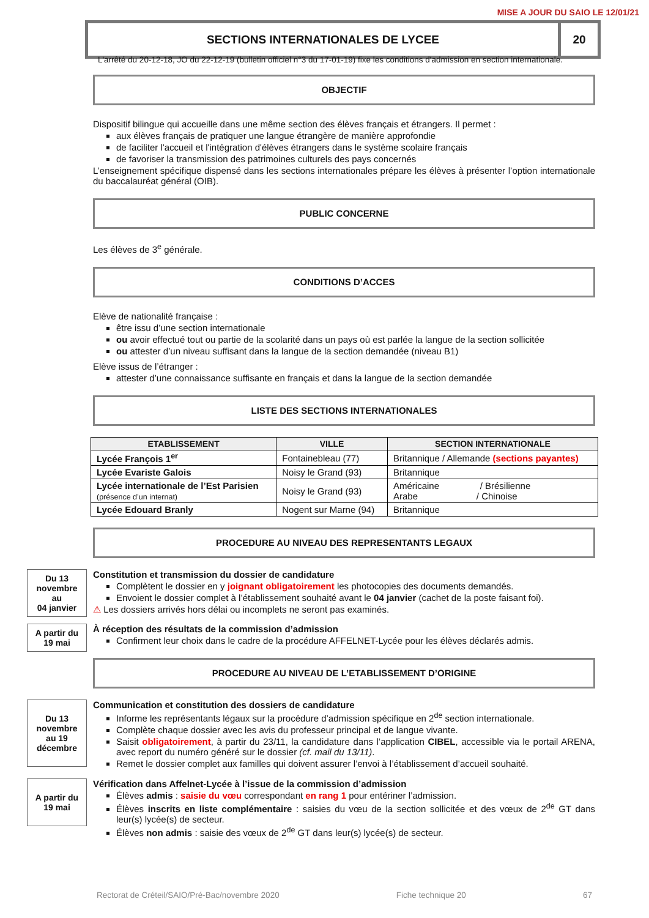MISE A JOUR DU SAIO LE 12/01/21
SECTIONS INTERNATIONALES DE LYCEE
20
L'arrêté du 20-12-18, JO du 22-12-19 (bulletin officiel n°3 du 17-01-19) fixe les conditions d'admission en section internationale.
OBJECTIF
Dispositif bilingue qui accueille dans une même section des élèves français et étrangers. Il permet :
aux élèves français de pratiquer une langue étrangère de manière approfondie
de faciliter l'accueil et l'intégration d'élèves étrangers dans le système scolaire français
de favoriser la transmission des patrimoines culturels des pays concernés
L’enseignement spécifique dispensé dans les sections internationales prépare les élèves à présenter l’option internationale du baccalauréat général (OIB).
PUBLIC CONCERNE
Les élèves de 3<sup>e</sup> générale.
CONDITIONS D’ACCES
Elève de nationalité française :
être issu d’une section internationale
ou avoir effectué tout ou partie de la scolarité dans un pays où est parlée la langue de la section sollicitée
ou attester d’un niveau suffisant dans la langue de la section demandée (niveau B1)
Elève issus de l’étranger :
attester d’une connaissance suffisante en français et dans la langue de la section demandée
LISTE DES SECTIONS INTERNATIONALES
| ETABLISSEMENT | VILLE | SECTION INTERNATIONALE |
| --- | --- | --- |
| Lycée François 1<sup>er</sup> | Fontainebleau (77) | Britannique / Allemande (sections payantes) |
| Lycée Evariste Galois | Noisy le Grand (93) | Britannique |
| Lycée internationale de l’Est Parisien (présence d’un internat) | Noisy le Grand (93) | Américaine / Brésilienne Arabe / Chinoise |
| Lycée Edouard Branly | Nogent sur Marne (94) | Britannique |
PROCEDURE AU NIVEAU DES REPRESENTANTS LEGAUX
Du 13
novembre
au
04 janvier
Constitution et transmission du dossier de candidature
Complètent le dossier en y joignant obligatoirement les photocopies des documents demandés.
Envoient le dossier complet à l’établissement souhaité avant le 04 janvier (cachet de la poste faisant foi).
⚠ Les dossiers arrivés hors délai ou incomplets ne seront pas examinés.
A partir du
19 mai
À réception des résultats de la commission d’admission
Confirment leur choix dans le cadre de la procédure AFFELNET-Lycée pour les élèves déclarés admis.
PROCEDURE AU NIVEAU DE L’ETABLISSEMENT D’ORIGINE
Du 13
novembre
au 19
décembre
Communication et constitution des dossiers de candidature
Informe les représentants légaux sur la procédure d’admission spécifique en 2<sup>de</sup> section internationale.
Complète chaque dossier avec les avis du professeur principal et de langue vivante.
Saisit obligatoirement, à partir du 23/11, la candidature dans l’application CIBEL, accessible via le portail ARENA, avec report du numéro généré sur le dossier (cf. mail du 13/11).
Remet le dossier complet aux familles qui doivent assurer l’envoi à l’établissement d’accueil souhaité.
A partir du
19 mai
Vérification dans Affelnet-Lycée à l’issue de la commission d’admission
Élèves admis : saisie du vœu correspondant en rang 1 pour entériner l’admission.
Élèves inscrits en liste complémentaire : saisies du vœu de la section sollicitée et des vœux de 2<sup>de</sup> GT dans leur(s) lycée(s) de secteur.
Élèves non admis : saisie des vœux de 2<sup>de</sup> GT dans leur(s) lycée(s) de secteur.
Rectorat de Créteil/SAIO/Pré-Bac/novembre 2020 Fiche technique 20 67